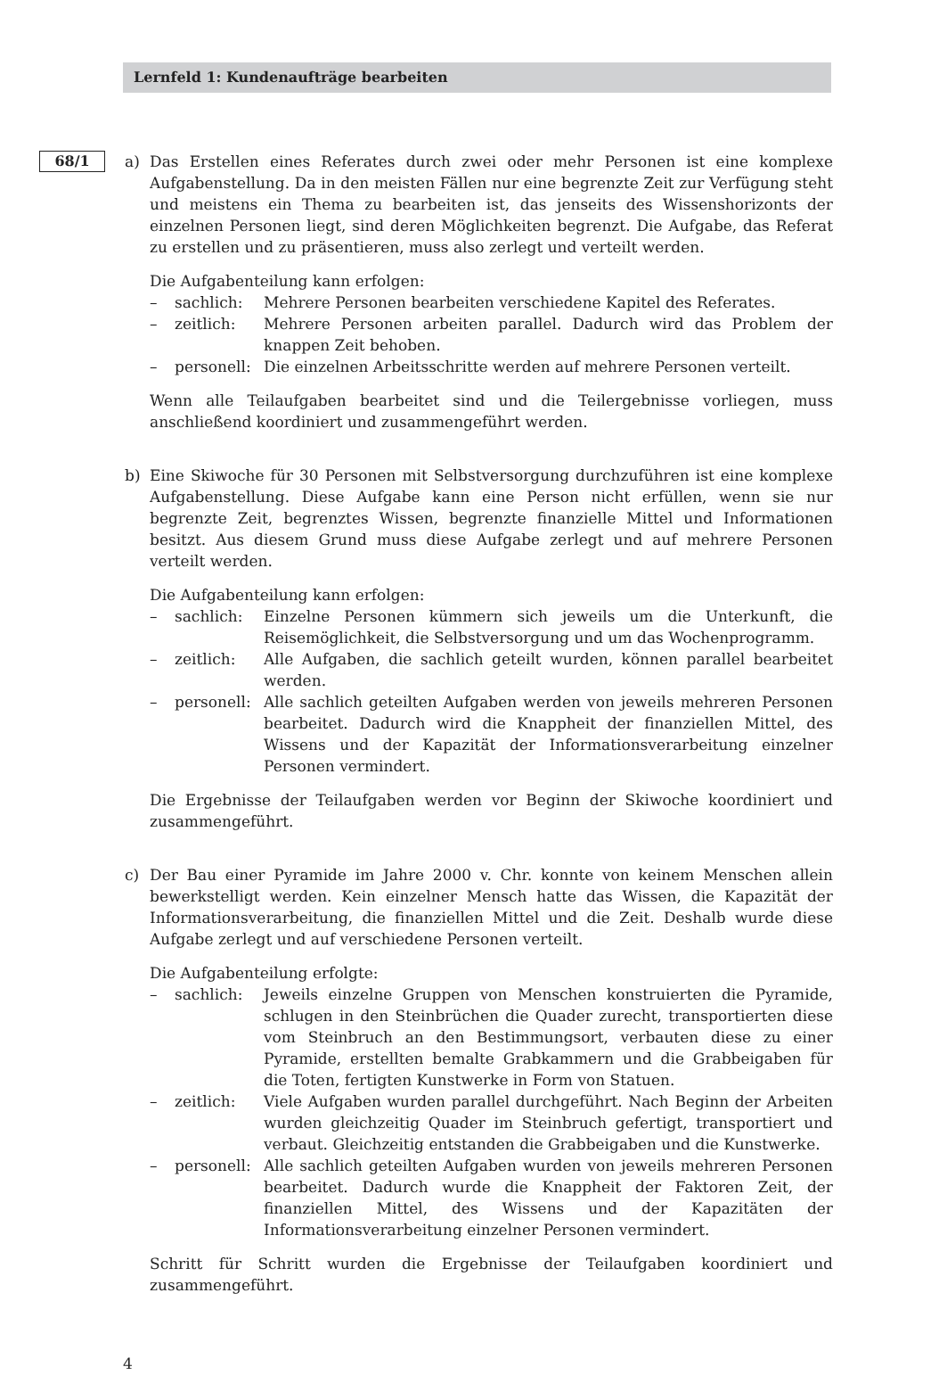Lernfeld 1: Kundenaufträge bearbeiten
68/1
a) Das Erstellen eines Referates durch zwei oder mehr Personen ist eine komplexe Aufgabenstellung. Da in den meisten Fällen nur eine begrenzte Zeit zur Verfügung steht und meistens ein Thema zu bearbeiten ist, das jenseits des Wissenshorizonts der einzelnen Personen liegt, sind deren Möglichkeiten begrenzt. Die Aufgabe, das Referat zu erstellen und zu präsentieren, muss also zerlegt und verteilt werden.
Die Aufgabenteilung kann erfolgen:
– sachlich: Mehrere Personen bearbeiten verschiedene Kapitel des Referates.
– zeitlich: Mehrere Personen arbeiten parallel. Dadurch wird das Problem der knappen Zeit behoben.
– personell: Die einzelnen Arbeitsschritte werden auf mehrere Personen verteilt.
Wenn alle Teilaufgaben bearbeitet sind und die Teilergebnisse vorliegen, muss anschließend koordiniert und zusammengeführt werden.
b) Eine Skiwoche für 30 Personen mit Selbstversorgung durchzuführen ist eine komplexe Aufgabenstellung. Diese Aufgabe kann eine Person nicht erfüllen, wenn sie nur begrenzte Zeit, begrenztes Wissen, begrenzte finanzielle Mittel und Informationen besitzt. Aus diesem Grund muss diese Aufgabe zerlegt und auf mehrere Personen verteilt werden.
Die Aufgabenteilung kann erfolgen:
– sachlich: Einzelne Personen kümmern sich jeweils um die Unterkunft, die Reisemöglichkeit, die Selbstversorgung und um das Wochenprogramm.
– zeitlich: Alle Aufgaben, die sachlich geteilt wurden, können parallel bearbeitet werden.
– personell: Alle sachlich geteilten Aufgaben werden von jeweils mehreren Personen bearbeitet. Dadurch wird die Knappheit der finanziellen Mittel, des Wissens und der Kapazität der Informationsverarbeitung einzelner Personen vermindert.
Die Ergebnisse der Teilaufgaben werden vor Beginn der Skiwoche koordiniert und zusammengeführt.
c) Der Bau einer Pyramide im Jahre 2000 v. Chr. konnte von keinem Menschen allein bewerkstelligt werden. Kein einzelner Mensch hatte das Wissen, die Kapazität der Informationsverarbeitung, die finanziellen Mittel und die Zeit. Deshalb wurde diese Aufgabe zerlegt und auf verschiedene Personen verteilt.
Die Aufgabenteilung erfolgte:
– sachlich: Jeweils einzelne Gruppen von Menschen konstruierten die Pyramide, schlugen in den Steinbrüchen die Quader zurecht, transportierten diese vom Steinbruch an den Bestimmungsort, verbauten diese zu einer Pyramide, erstellten bemalte Grabkammern und die Grabbeigaben für die Toten, fertigten Kunstwerke in Form von Statuen.
– zeitlich: Viele Aufgaben wurden parallel durchgeführt. Nach Beginn der Arbeiten wurden gleichzeitig Quader im Steinbruch gefertigt, transportiert und verbaut. Gleichzeitig entstanden die Grabbeigaben und die Kunstwerke.
– personell: Alle sachlich geteilten Aufgaben wurden von jeweils mehreren Personen bearbeitet. Dadurch wurde die Knappheit der Faktoren Zeit, der finanziellen Mittel, des Wissens und der Kapazitäten der Informationsverarbeitung einzelner Personen vermindert.
Schritt für Schritt wurden die Ergebnisse der Teilaufgaben koordiniert und zusammengeführt.
4